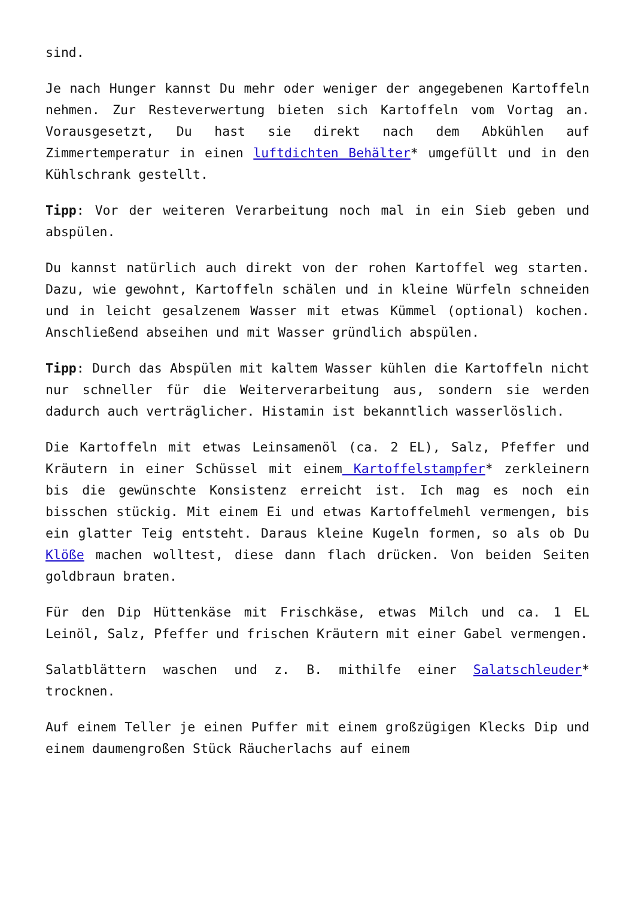sind.
Je nach Hunger kannst Du mehr oder weniger der angegebenen Kartoffeln nehmen. Zur Resteverwertung bieten sich Kartoffeln vom Vortag an. Vorausgesetzt, Du hast sie direkt nach dem Abkühlen auf Zimmertemperatur in einen luftdichten Behälter* umgefüllt und in den Kühlschrank gestellt.
Tipp: Vor der weiteren Verarbeitung noch mal in ein Sieb geben und abspülen.
Du kannst natürlich auch direkt von der rohen Kartoffel weg starten. Dazu, wie gewohnt, Kartoffeln schälen und in kleine Würfeln schneiden und in leicht gesalzenem Wasser mit etwas Kümmel (optional) kochen. Anschließend abseihen und mit Wasser gründlich abspülen.
Tipp: Durch das Abspülen mit kaltem Wasser kühlen die Kartoffeln nicht nur schneller für die Weiterverarbeitung aus, sondern sie werden dadurch auch verträglicher. Histamin ist bekanntlich wasserlöslich.
Die Kartoffeln mit etwas Leinsamenöl (ca. 2 EL), Salz, Pfeffer und Kräutern in einer Schüssel mit einem Kartoffelstampfer* zerkleinern bis die gewünschte Konsistenz erreicht ist. Ich mag es noch ein bisschen stückig. Mit einem Ei und etwas Kartoffelmehl vermengen, bis ein glatter Teig entsteht. Daraus kleine Kugeln formen, so als ob Du Klöße machen wolltest, diese dann flach drücken. Von beiden Seiten goldbraun braten.
Für den Dip Hüttenkäse mit Frischkäse, etwas Milch und ca. 1 EL Leinöl, Salz, Pfeffer und frischen Kräutern mit einer Gabel vermengen.
Salatblättern waschen und z. B. mithilfe einer Salatschleuder* trocknen.
Auf einem Teller je einen Puffer mit einem großzügigen Klecks Dip und einem daumengroßen Stück Räucherlachs auf einem